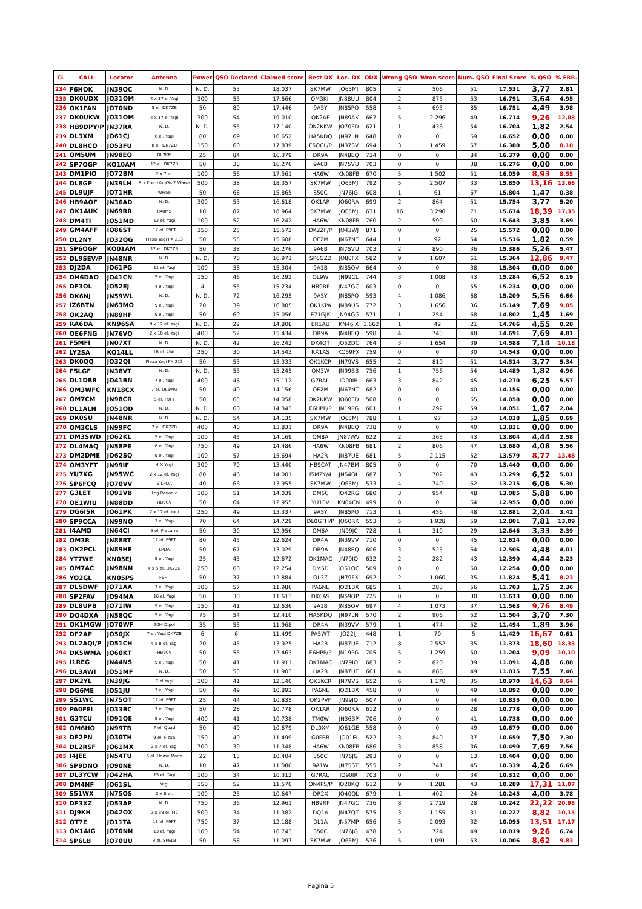| CL | CALL | Locator | Antenna | Power | QSO Declared | Claimed score | Best DX | Loc. DX | ODX | Wrong QSO | Wron score | Num. QSO | Final Score | % QSO | % ERR. |
| --- | --- | --- | --- | --- | --- | --- | --- | --- | --- | --- | --- | --- | --- | --- | --- |
| 234 | F6HOK | JN39OC | N. D. | N. D. | 53 | 18.037 | SK7MW | JO65MJ | 805 | 2 | 506 | 51 | 17.531 | 3,77 | 2,81 |
| 235 | DK0UDX | JO31OM | 4 x 17 el Yagi | 300 | 55 | 17.666 | OM3KII | JN88UU | 804 | 2 | 875 | 53 | 16.791 | 3,64 | 4,95 |
| 236 | OK1FAN | JO70ND | 5 el. DK7ZB | 50 | 89 | 17.446 | 9A5Y | JN85PO | 558 | 4 | 695 | 85 | 16.751 | 4,49 | 3,98 |
| 237 | DK0UKW | JO31OM | 4 x 17 el Yagi | 300 | 54 | 19.010 | OK2AF | JN89AK | 667 | 5 | 2.296 | 49 | 16.714 | 9,26 | 12,08 |
| 238 | HB9DPY/P | JN37RA | N. D. | N. D. | 55 | 17.140 | OK2KKW | JO70FD | 621 | 1 | 436 | 54 | 16.704 | 1,82 | 2,54 |
| 239 | DL3XM | JO61CJ | 6 el. Yagi | 80 | 69 | 16.652 | HA5KDQ | JN97LN | 648 | 0 | 0 | 69 | 16.652 | 0,00 | 0,00 |
| 240 | DL8HCO | JO53FU | 8 el. DK7ZB | 150 | 60 | 17.839 | F5OCL/P | JN37SV | 694 | 3 | 1.459 | 57 | 16.380 | 5,00 | 8,18 |
| 241 | OM5UM | JN98EO | DL7KM | 25 | 84 | 16.379 | DR9A | JN48EQ | 734 | 0 | 0 | 84 | 16.379 | 0,00 | 0,00 |
| 242 | SP7OGP | KO10AM | 12 el. DK7ZB | 50 | 38 | 16.276 | 9A6B | JN75VU | 703 | 0 | 0 | 38 | 16.276 | 0,00 | 0,00 |
| 243 | DM1PIO | JO72BM | 2 x 7 el. | 100 | 56 | 17.561 | HA6W | KN08FB | 670 | 5 | 1.502 | 51 | 16.059 | 8,93 | 8,55 |
| 244 | DL8GP | JN39LH | 8 x KreuzYagiSs 2 Wawe | 500 | 38 | 18.357 | SK7MW | JO65MJ | 792 | 5 | 2.507 | 33 | 15.850 | 13,16 | 13,66 |
| 245 | DL9UJF | JO71HR | WH59 | 50 | 68 | 15.865 | S50C | JN76JG | 608 | 1 | 61 | 67 | 15.804 | 1,47 | 0,38 |
| 246 | HB9AOF | JN36AD | N. D. | 300 | 53 | 16.618 | OK1AR | JO60RA | 699 | 2 | 864 | 51 | 15.754 | 3,77 | 5,20 |
| 247 | OK1AUK | JN69RR | PA0MS | 10 | 87 | 18.964 | SK7MW | JO65MJ | 631 | 16 | 3.290 | 71 | 15.674 | 18,39 | 17,35 |
| 248 | DM4TI | JO51MD | 12 el. Yagi | 100 | 52 | 16.242 | HA6W | KN08FB | 760 | 2 | 599 | 50 | 15.643 | 3,85 | 3,69 |
| 249 | GM4AFF | IO86ST | 17 el. F9FT | 350 | 25 | 15.572 | DK2ZF/P | JO43WJ | 871 | 0 | 0 | 25 | 15.572 | 0,00 | 0,00 |
| 250 | DL2NY | JO32QG | Flexa Yagi FX 213 | 50 | 55 | 15.608 | OE2M | JN67NT | 644 | 1 | 92 | 54 | 15.516 | 1,82 | 0,59 |
| 251 | SP6OGP | KO01AM | 12 el. DK7ZB | 50 | 38 | 16.276 | 9A6B | JN75VU | 703 | 2 | 890 | 36 | 15.386 | 5,26 | 5,47 |
| 252 | DL9SEV/P | JN48NR | N. D. | N. D. | 70 | 16.971 | SP6GZZ | JO80FX | 582 | 9 | 1.607 | 61 | 15.364 | 12,86 | 9,47 |
| 253 | DJ2DA | JO61PG | 11 el. Yagi | 100 | 38 | 15.304 | 9A1B | JN85OV | 664 | 0 | 0 | 38 | 15.304 | 0,00 | 0,00 |
| 254 | DH6DAO | JO41CN | 9 el. Yagi | 150 | 46 | 16.292 | OL9W | JN99CL | 744 | 3 | 1.008 | 43 | 15.284 | 6,52 | 6,19 |
| 255 | DF3OL | JO52EJ | 4 el. Yagi | 4 | 55 | 15.234 | HB9RF | JN47GC | 603 | 0 | 0 | 55 | 15.234 | 0,00 | 0,00 |
| 256 | DK6NJ | JN59WL | N. D. | N. D. | 72 | 16.295 | 9A5Y | JN85PO | 593 | 4 | 1.086 | 68 | 15.209 | 5,56 | 6,66 |
| 257 | IZ6BTN | JN63MO | 9 el. Yagi | 20 | 39 | 16.805 | OK1KPA | JN89US | 772 | 3 | 1.656 | 36 | 15.149 | 7,69 | 9,85 |
| 258 | OK2AQ | JN89HF | 9 el. Yagi | 50 | 69 | 15.056 | E71GJK | JN94GG | 571 | 1 | 254 | 68 | 14.802 | 1,45 | 1,69 |
| 259 | RA6DA | KN96SA | 8 x 12 el. Yagi | N. D. | 22 | 14.808 | ER1AU | KN46JX | 1.662 | 1 | 42 | 21 | 14.766 | 4,55 | 0,28 |
| 260 | OE6FNG | JN76VQ | 2 x 10 el. Yagi | 400 | 52 | 15.434 | DR9A | JN48EQ | 598 | 4 | 743 | 48 | 14.691 | 7,69 | 4,81 |
| 261 | F5MFI | JN07XT | N. D. | N. D. | 42 | 16.242 | DK4QT | JO52DC | 764 | 3 | 1.654 | 39 | 14.588 | 7,14 | 10,18 |
| 262 | LY2SA | KO14LL | 16 el. 4WL | 250 | 30 | 14.543 | RX1AS | KO59FX | 759 | 0 | 0 | 30 | 14.543 | 0,00 | 0,00 |
| 263 | DK0QQ | JO32QI | Flexa Yagi FX 213 | 50 | 53 | 15.333 | OK1KCR | JN79VS | 655 | 2 | 819 | 51 | 14.514 | 3,77 | 5,34 |
| 264 | F5LGF | JN38VT | N. D. | N. D. | 55 | 15.245 | OM3W | JN99BB | 756 | 1 | 756 | 54 | 14.489 | 1,82 | 4,96 |
| 265 | DL1DBR | JO41BN | 7 el. Yagi | 400 | 48 | 15.112 | G7RAU | IO90IR | 663 | 3 | 842 | 45 | 14.270 | 6,25 | 5,57 |
| 266 | OM3WFC | KN18CX | 7 el. DL6WU | 50 | 40 | 14.156 | OE2M | JN67NT | 682 | 0 | 0 | 40 | 14.156 | 0,00 | 0,00 |
| 267 | OM7CM | JN98CR | 9 el. F9FT | 50 | 65 | 14.058 | OK2KKW | JO60FD | 508 | 0 | 0 | 65 | 14.058 | 0,00 | 0,00 |
| 268 | DL1ALN | JO51OD | N. D. | N. D. | 60 | 14.343 | F6HPP/P | JN19PG | 601 | 1 | 292 | 59 | 14.051 | 1,67 | 2,04 |
| 269 | DK0SU | JN48NR | N. D. | N. D. | 54 | 14.135 | SK7MW | JO65MJ | 788 | 1 | 97 | 53 | 14.038 | 1,85 | 0,69 |
| 270 | OM3CLS | JN99FC | 7 el. DK7ZB | 400 | 40 | 13.831 | DR9A | JN48EQ | 738 | 0 | 0 | 40 | 13.831 | 0,00 | 0,00 |
| 271 | DM3SWD | JO62KL | 5 el. Yagi | 100 | 45 | 14.169 | OM8A | JN87WV | 622 | 2 | 365 | 43 | 13.804 | 4,44 | 2,58 |
| 272 | DL4MAQ | JN58PE | 8 el. Yagi | 750 | 49 | 14.486 | HA6W | KN08FB | 681 | 2 | 806 | 47 | 13.680 | 4,08 | 5,56 |
| 273 | DM2DME | JO62SQ | 9 el. Yagi | 100 | 57 | 15.694 | HA2R | JN87UE | 681 | 5 | 2.115 | 52 | 13.579 | 8,77 | 13,48 |
| 274 | OM3YFT | JN99IF | 4 X Yagi | 300 | 70 | 13.440 | HB9CAT | JN47BM | 805 | 0 | 0 | 70 | 13.440 | 0,00 | 0,00 |
| 275 | YU7KG | JN95WC | 2 x 12 el. Yagi | 80 | 46 | 14.001 | I5MZY/4 | JN54OL | 687 | 3 | 702 | 43 | 13.299 | 6,52 | 5,01 |
| 276 | SP6FCQ | JO70VV | 9 LPDA | 40 | 66 | 13.955 | SK7MW | JO65MJ | 533 | 4 | 740 | 62 | 13.215 | 6,06 | 5,30 |
| 277 | G3LET | IO91VB | Log Periodic | 100 | 51 | 14.039 | DM5C | JO42RG | 680 | 3 | 954 | 48 | 13.085 | 5,88 | 6,80 |
| 278 | OE1WIU | JN88DD | HB9CV | 50 | 64 | 12.955 | YU1EV | KN04CN | 499 | 0 | 0 | 64 | 12.955 | 0,00 | 0,00 |
| 279 | DG6ISR | JO61PK | 2 x 17 el. Yagi | 250 | 49 | 13.337 | 9A5Y | JN85PO | 713 | 1 | 456 | 48 | 12.881 | 2,04 | 3,42 |
| 280 | SP9CCA | JN99NQ | 7 el. Yagi | 70 | 64 | 14.729 | DL0GTH/P | JO50RK | 553 | 5 | 1.928 | 59 | 12.801 | 7,81 | 13,09 |
| 281 | I4AMD | JN64CI | 5 el. Fracarro | 50 | 30 | 12.956 | OM6A | JN99JC | 728 | 1 | 310 | 29 | 12.646 | 3,33 | 2,39 |
| 282 | OM3R | JN88RT | 17 el. F9FT | 80 | 45 | 12.624 | DR4A | JN39VV | 710 | 0 | 0 | 45 | 12.624 | 0,00 | 0,00 |
| 283 | OK2PCL | JN89HE | LPDA | 50 | 67 | 13.029 | DR9A | JN48EQ | 606 | 3 | 523 | 64 | 12.506 | 4,48 | 4,01 |
| 284 | YT7WE | KN05EJ | 9 el. Yagi | 25 | 45 | 12.672 | OK1MAC | JN79IO | 632 | 2 | 282 | 43 | 12.390 | 4,44 | 2,23 |
| 285 | OM7AC | JN98NN | 4 x 5 el. DK7ZB | 250 | 60 | 12.254 | DM5D | JO61OC | 509 | 0 | 0 | 60 | 12.254 | 0,00 | 0,00 |
| 286 | YO2GL | KN05PS | F9FT | 50 | 37 | 12.884 | OL3Z | JN79FX | 692 | 2 | 1.060 | 35 | 11.824 | 5,41 | 8,23 |
| 287 | DL5DWF | JO71AA | 7 el. Yagi | 100 | 57 | 11.986 | PA6NL | JO21BX | 685 | 1 | 283 | 56 | 11.703 | 1,75 | 2,36 |
| 288 | SP2FAV | JO94MA | 16 el. Yagi | 50 | 30 | 11.613 | DK6AS | JN59OP | 725 | 0 | 0 | 30 | 11.613 | 0,00 | 0,00 |
| 289 | DL8UPB | JO71IW | 9 el. Yagi | 150 | 41 | 12.636 | 9A1B | JN85OV | 697 | 4 | 1.073 | 37 | 11.563 | 9,76 | 8,49 |
| 290 | DO4DXA | JN58QC | 9 el. Yagi | 75 | 54 | 12.410 | HA5KDQ | JN97LN | 570 | 2 | 906 | 52 | 11.504 | 3,70 | 7,30 |
| 291 | OK1MGW | JO70WF | 20M Dipol | 35 | 53 | 11.968 | DR4A | JN39VV | 579 | 1 | 474 | 52 | 11.494 | 1,89 | 3,96 |
| 292 | DF2AP | JO50JX | 7 el. Yagi DK7ZB | 6 | 6 | 11.499 | PA5WT | JO22IJ | 448 | 1 | 70 | 5 | 11.429 | 16,67 | 0,61 |
| 293 | DL2AQI/P | JO51CH | 4 x 8 el. Yagi | 20 | 43 | 13.925 | HA2R | JN87UE | 712 | 8 | 2.552 | 35 | 11.373 | 18,60 | 18,33 |
| 294 | DK5WMA | JO60KT | HB9CV | 50 | 55 | 12.463 | F6HPP/P | JN19PG | 705 | 5 | 1.259 | 50 | 11.204 | 9,09 | 10,10 |
| 295 | I1REG | JN44NS | 9 el. Yagi | 50 | 41 | 11.911 | OK1MAC | JN79IO | 683 | 2 | 820 | 39 | 11.091 | 4,88 | 6,88 |
| 296 | DL3AWI | JO51MF | N. D. | 50 | 53 | 11.903 | HA2R | JN87UE | 661 | 4 | 888 | 49 | 11.015 | 7,55 | 7,46 |
| 297 | DK2YL | JN39JG | 7 el Yagi | 100 | 41 | 12.140 | OK1KCR | JN79VS | 652 | 6 | 1.170 | 35 | 10.970 | 14,63 | 9,64 |
| 298 | DG6ME | JO51JU | 7 el. Yagi | 50 | 49 | 10.892 | PA6NL | JO21BX | 458 | 0 | 0 | 49 | 10.892 | 0,00 | 0,00 |
| 299 | S51WC | JN75OT | 17 el. F9FT | 25 | 44 | 10.835 | OK2PVF | JN99JQ | 507 | 0 | 0 | 44 | 10.835 | 0,00 | 0,00 |
| 300 | PA0FEI | JO33BC | 7 el. Yagi | 50 | 28 | 10.778 | OK1AR | JO60RA | 612 | 0 | 0 | 28 | 10.778 | 0,00 | 0,00 |
| 301 | G3TCU | IO91QE | 9 el. Yagi | 400 | 41 | 10.738 | TM0W | JN36BP | 706 | 0 | 0 | 41 | 10.738 | 0,00 | 0,00 |
| 302 | OM6HO | JN99TB | 7 el. Quad | 50 | 49 | 10.679 | DL0XM | JO61GE | 558 | 0 | 0 | 49 | 10.679 | 0,00 | 0,00 |
| 303 | DF2PN | JO30TH | 9 el. Flexa | 150 | 40 | 11.499 | G0FBB | JO01EI | 522 | 3 | 840 | 37 | 10.659 | 7,50 | 7,30 |
| 304 | DL2RSF | JO61MX | 2 x 7 el. Yagi | 700 | 39 | 11.348 | HA6W | KN08FB | 686 | 3 | 858 | 36 | 10.490 | 7,69 | 7,56 |
| 305 | I4JEE | JN54TU | 5 el. Home Made | 22 | 13 | 10.404 | S50C | JN76JG | 293 | 0 | 0 | 13 | 10.404 | 0,00 | 0,00 |
| 306 | SP9DNO | JO90NE | N. D. | 10 | 47 | 11.080 | 9A1W | JN75ST | 555 | 2 | 741 | 45 | 10.339 | 4,26 | 6,69 |
| 307 | DL3YCW | JO42HA | 15 el. Yagi | 100 | 34 | 10.312 | G7RAU | IO90IR | 703 | 0 | 0 | 34 | 10.312 | 0,00 | 0,00 |
| 308 | DM4NF | JO61SL | Yagi | 150 | 52 | 11.570 | ON4PS/P | JO20KQ | 612 | 9 | 1.281 | 43 | 10.289 | 17,31 | 11,07 |
| 309 | S51WX | JN75OS | 2 x 8 el. | 100 | 25 | 10.647 | DR2X | JO40QL | 679 | 1 | 402 | 24 | 10.245 | 4,00 | 3,78 |
| 310 | DF3XZ | JO53AP | N. D. | 750 | 36 | 12.961 | HB9RF | JN47GC | 736 | 8 | 2.719 | 28 | 10.242 | 22,22 | 20,98 |
| 311 | DJ9KH | JO42OX | 2 x 38 el. M2 | 500 | 34 | 11.382 | DQ1A | JN47QT | 575 | 3 | 1.155 | 31 | 10.227 | 8,82 | 10,15 |
| 312 | OT7E | JO11TA | 11 el. F9FT | 750 | 37 | 12.188 | DL1A | JN57MP | 656 | 5 | 2.093 | 32 | 10.095 | 13,51 | 17,17 |
| 313 | OK1AIG | JO70NN | 13 el. Yagi | 100 | 54 | 10.743 | S50C | JN76JG | 478 | 5 | 724 | 49 | 10.019 | 9,26 | 6,74 |
| 314 | SP6LB | JO70UU | 9 el. SP6LB | 50 | 58 | 11.097 | SK7MW | JO65MJ | 536 | 5 | 1.091 | 53 | 10.006 | 8,62 | 9,83 |
Pagina 5